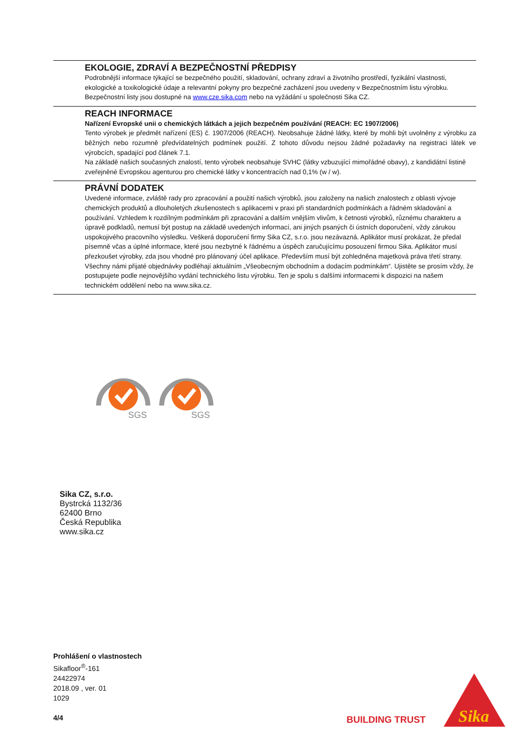EKOLOGIE, ZDRAVÍ A BEZPEČNOSTNÍ PŘEDPISY
Podrobnější informace týkající se bezpečného použití, skladování, ochrany zdraví a životního prostředí, fyzikální vlastnosti, ekologické a toxikologické údaje a relevantní pokyny pro bezpečné zacházení jsou uvedeny v Bezpečnostním listu výrobku. Bezpečnostní listy jsou dostupné na www.cze.sika.com nebo na vyžádání u společnosti Sika CZ.
REACH INFORMACE
Nařízení Evropské unii o chemických látkách a jejich bezpečném používání (REACH: EC 1907/2006)
Tento výrobek je předmět nařízení (ES) č. 1907/2006 (REACH). Neobsahuje žádné látky, které by mohli být uvolněny z výrobku za běžných nebo rozumně předvídatelných podmínek použití. Z tohoto důvodu nejsou žádné požadavky na registraci látek ve výrobcích, spadající pod článek 7.1.
Na základě našich současných znalostí, tento výrobek neobsahuje SVHC (látky vzbuzující mimořádné obavy), z kandidátní listině zveřejněné Evropskou agenturou pro chemické látky v koncentracích nad 0,1% (w / w).
PRÁVNÍ DODATEK
Uvedené informace, zvláště rady pro zpracování a použití našich výrobků, jsou založeny na našich znalostech z oblasti vývoje chemických produktů a dlouholetých zkušenostech s aplikacemi v praxi při standardních podmínkách a řádném skladování a používání. Vzhledem k rozdílným podmínkám při zpracování a dalším vnějším vlivům, k četnosti výrobků, různému charakteru a úpravě podkladů, nemusí být postup na základě uvedených informací, ani jiných psaných či ústních doporučení, vždy zárukou uspokojivého pracovního výsledku. Veškerá doporučení firmy Sika CZ, s.r.o. jsou nezávazná. Aplikátor musí prokázat, že předal písemně včas a úplné informace, které jsou nezbytné k řádnému a úspěch zaručujícímu posouzení firmou Sika. Aplikátor musí přezkoušet výrobky, zda jsou vhodné pro plánovaný účel aplikace. Především musí být zohledněna majetková práva třetí strany. Všechny námi přijaté objednávky podléhají aktuálním „Všeobecným obchodním a dodacím podmínkám“. Ujistěte se prosím vždy, že postupujete podle nejnovějšího vydání technického listu výrobku. Ten je spolu s dalšími informacemi k dispozici na našem technickém oddělení nebo na www.sika.cz.
SGS
SGS
Sika CZ, s.r.o.
Bystrcká 1132/36
62400 Brno
Česká Republika
www.sika.cz
Prohlášení o vlastnostech
Sikafloor<sup>®</sup>-161
24422974
2018.09 , ver. 01
1029
4/4
BUILDING TRUST
Sika